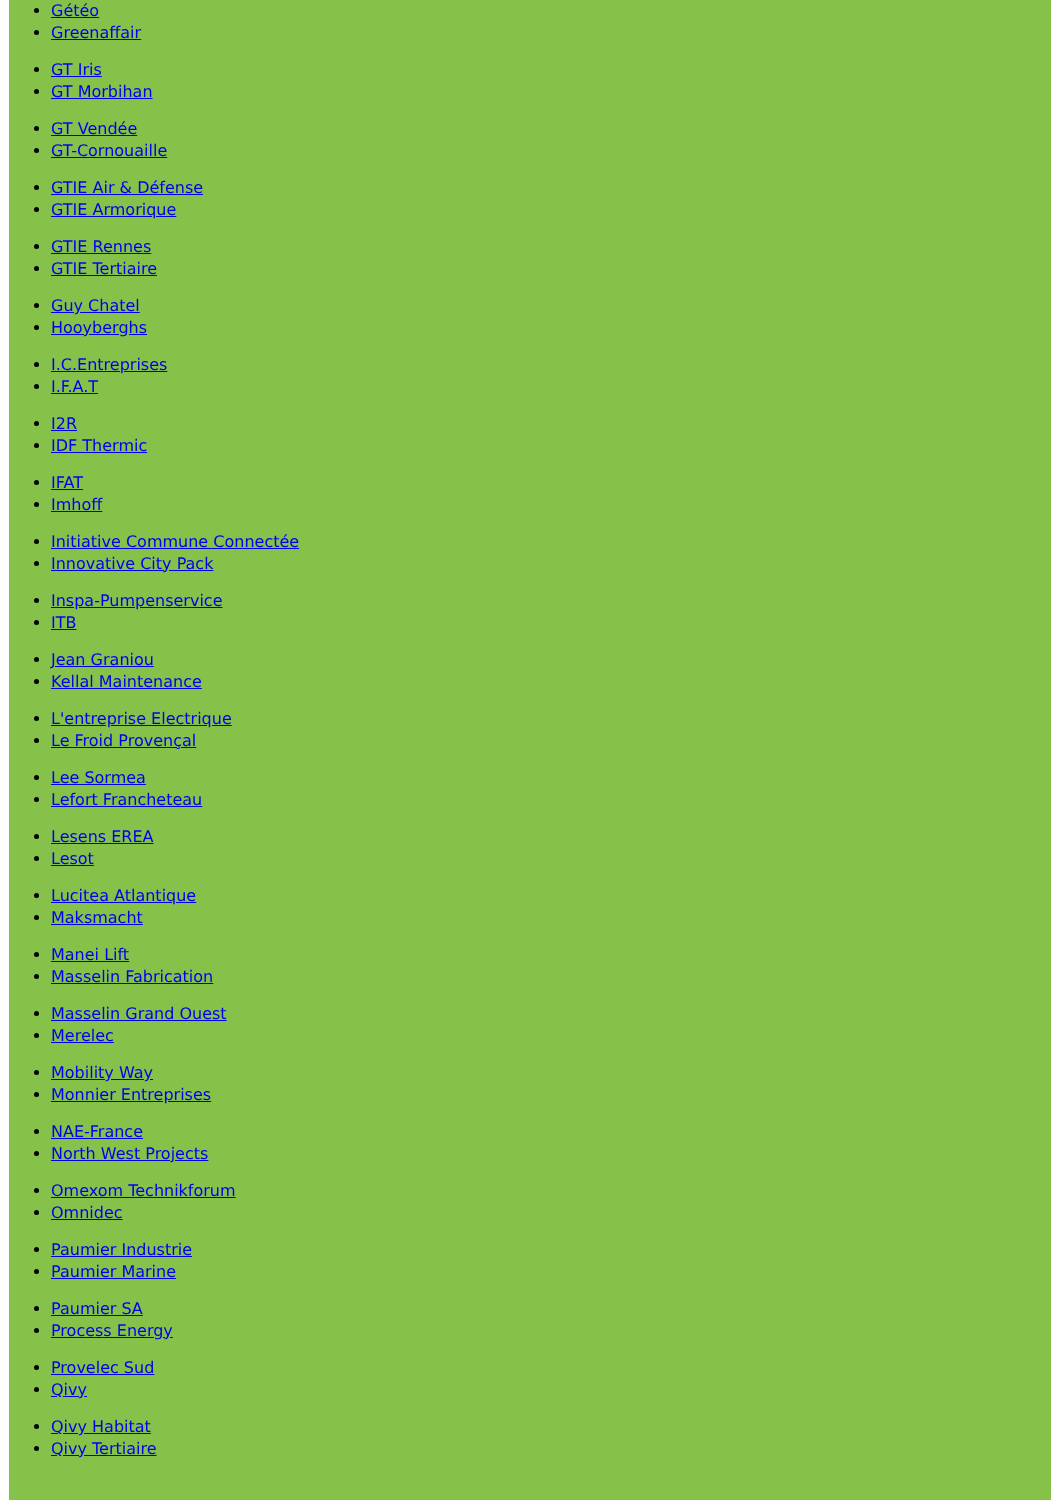Gétéo
Greenaffair
GT Iris
GT Morbihan
GT Vendée
GT-Cornouaille
GTIE Air & Défense
GTIE Armorique
GTIE Rennes
GTIE Tertiaire
Guy Chatel
Hooyberghs
I.C.Entreprises
I.F.A.T
I2R
IDF Thermic
IFAT
Imhoff
Initiative Commune Connectée
Innovative City Pack
Inspa-Pumpenservice
ITB
Jean Graniou
Kellal Maintenance
L'entreprise Electrique
Le Froid Provençal
Lee Sormea
Lefort Francheteau
Lesens EREA
Lesot
Lucitea Atlantique
Maksmacht
Manei Lift
Masselin Fabrication
Masselin Grand Ouest
Merelec
Mobility Way
Monnier Entreprises
NAE-France
North West Projects
Omexom Technikforum
Omnidec
Paumier Industrie
Paumier Marine
Paumier SA
Process Energy
Provelec Sud
Qivy
Qivy Habitat
Qivy Tertiaire